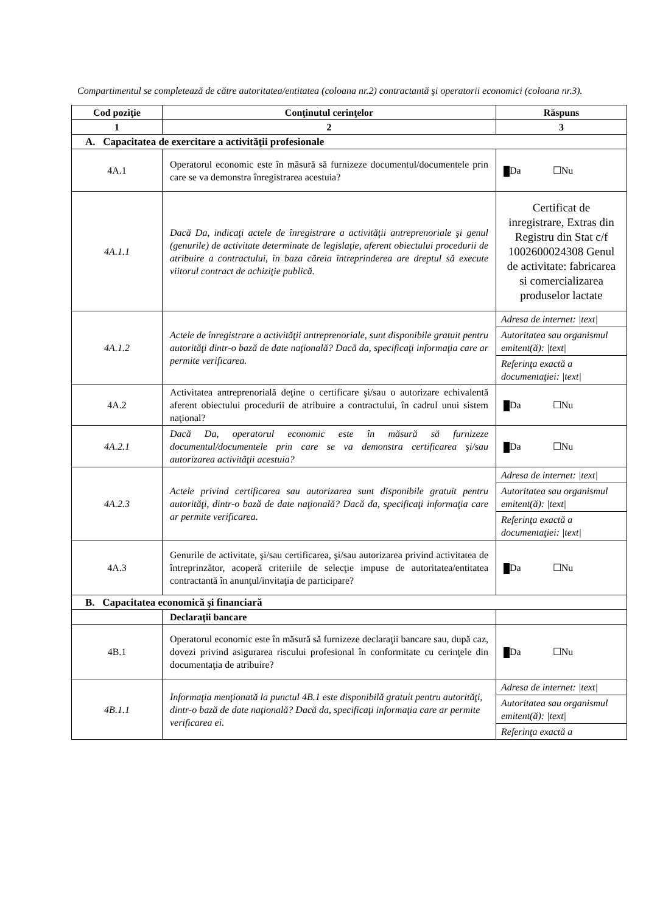Compartimentul se completează de către autoritatea/entitatea (coloana nr.2) contractantă şi operatorii economici (coloana nr.3).
| Cod poziţie | Conţinutul cerinţelor | Răspuns |
| --- | --- | --- |
| 1 | 2 | 3 |
| A. Capacitatea de exercitare a activităţii profesionale | | |
| 4A.1 | Operatorul economic este în măsură să furnizeze documentul/documentele prin care se va demonstra înregistrarea acestuia? | Da ☐Nu |
| 4A.1.1 | Dacă Da, indicaţi actele de înregistrare a activităţii antreprenoriale şi genul (genurile) de activitate determinate de legislaţie, aferent obiectului procedurii de atribuire a contractului, în baza căreia întreprinderea are dreptul să execute viitorul contract de achiziţie publică. | Certificat de inregistrare, Extras din Registru din Stat c/f 1002600024308 Genul de activitate: fabricarea si comercializarea produselor lactate |
| 4A.1.2 | Actele de înregistrare a activităţii antreprenoriale, sunt disponibile gratuit pentru autorităţi dintr-o bază de date naţională? Dacă da, specificaţi informaţia care ar permite verificarea. | / Adresa de internet: /text/ / / Autoritatea sau organismul emitent(ă): /text/ / / Referinţa exactă a documentaţiei: /text/ / |
| 4A.2 | Activitatea antreprenorială deţine o certificare şi/sau o autorizare echivalentă aferent obiectului procedurii de atribuire a contractului, în cadrul unui sistem naţional? | Da ☐Nu |
| 4A.2.1 | Dacă Da, operatorul economic este în măsură să furnizeze documentul/documentele prin care se va demonstra certificarea şi/sau autorizarea activităţii acestuia? | Da ☐Nu |
| 4A.2.3 | Actele privind certificarea sau autorizarea sunt disponibile gratuit pentru autorităţi, dintr-o bază de date naţională? Dacă da, specificaţi informaţia care ar permite verificarea. | / Adresa de internet: /text/ / / Autoritatea sau organismul emitent(ă): /text/ / / Referinţa exactă a documentaţiei: /text/ / |
| 4A.3 | Genurile de activitate, şi/sau certificarea, şi/sau autorizarea privind activitatea de întreprinzător, acoperă criteriile de selecţie impuse de autoritatea/entitatea contractantă în anunţul/invitaţia de participare? | Da ☐Nu |
| B. Capacitatea economică şi financiară | | |
| | Declaraţii bancare | |
| 4B.1 | Operatorul economic este în măsură să furnizeze declaraţii bancare sau, după caz, dovezi privind asigurarea riscului profesional în conformitate cu cerinţele din documentaţia de atribuire? | Da ☐Nu |
| 4B.1.1 | Informaţia menţionată la punctul 4B.1 este disponibilă gratuit pentru autorităţi, dintr-o bază de date naţională? Dacă da, specificaţi informaţia care ar permite verificarea ei. | / Adresa de internet: /text/ / / Autoritatea sau organismul emitent(ă): /text/ / / Referinţa exactă a / |